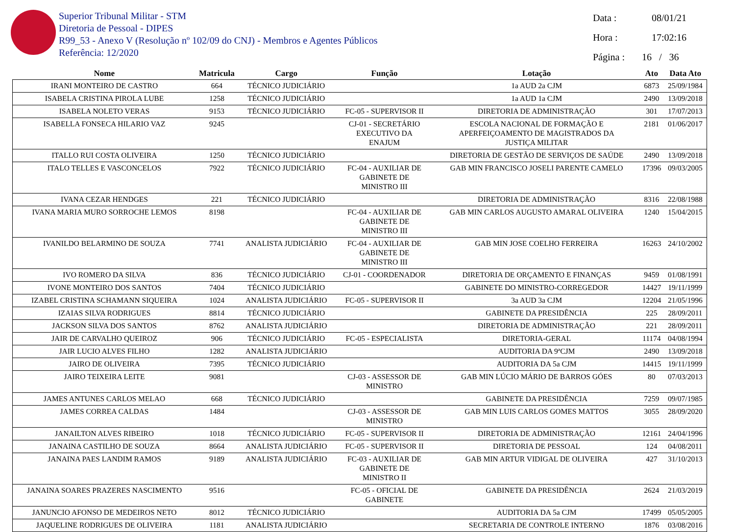Superior Tribunal Militar - STM
Diretoria de Pessoal - DIPES
R99_53 - Anexo V (Resolução nº 102/09 do CNJ) - Membros e Agentes Públicos
Referência: 12/2020
Data : 08/01/21
Hora : 17:02:16
Página : 16 / 36
| Nome | Matricula | Cargo | Função | Lotação | Ato | Data Ato |
| --- | --- | --- | --- | --- | --- | --- |
| IRANI MONTEIRO DE CASTRO | 664 | TÉCNICO JUDICIÁRIO | | 1a AUD 2a CJM | 6873 | 25/09/1984 |
| ISABELA CRISTINA PIROLA LUBE | 1258 | TÉCNICO JUDICIÁRIO | | 1a AUD 1a CJM | 2490 | 13/09/2018 |
| ISABELA NOLETO VERAS | 9153 | TÉCNICO JUDICIÁRIO | FC-05 - SUPERVISOR II | DIRETORIA DE ADMINISTRAÇÃO | 301 | 17/07/2013 |
| ISABELLA FONSECA HILARIO VAZ | 9245 | | CJ-01 - SECRETÁRIO EXECUTIVO DA ENAJUM | ESCOLA NACIONAL DE FORMAÇÃO E APERFEIÇOAMENTO DE MAGISTRADOS DA JUSTIÇA MILITAR | 2181 | 01/06/2017 |
| ITALLO RUI COSTA OLIVEIRA | 1250 | TÉCNICO JUDICIÁRIO | | DIRETORIA DE GESTÃO DE SERVIÇOS DE SAÚDE | 2490 | 13/09/2018 |
| ITALO TELLES E VASCONCELOS | 7922 | TÉCNICO JUDICIÁRIO | FC-04 - AUXILIAR DE GABINETE DE MINISTRO III | GAB MIN FRANCISCO JOSELI PARENTE CAMELO | 17396 | 09/03/2005 |
| IVANA CEZAR HENDGES | 221 | TÉCNICO JUDICIÁRIO | | DIRETORIA DE ADMINISTRAÇÃO | 8316 | 22/08/1988 |
| IVANA MARIA MURO SORROCHE LEMOS | 8198 | | FC-04 - AUXILIAR DE GABINETE DE MINISTRO III | GAB MIN CARLOS AUGUSTO AMARAL OLIVEIRA | 1240 | 15/04/2015 |
| IVANILDO BELARMINO DE SOUZA | 7741 | ANALISTA JUDICIÁRIO | FC-04 - AUXILIAR DE GABINETE DE MINISTRO III | GAB MIN JOSE COELHO FERREIRA | 16263 | 24/10/2002 |
| IVO ROMERO DA SILVA | 836 | TÉCNICO JUDICIÁRIO | CJ-01 - COORDENADOR | DIRETORIA DE ORÇAMENTO E FINANÇAS | 9459 | 01/08/1991 |
| IVONE MONTEIRO DOS SANTOS | 7404 | TÉCNICO JUDICIÁRIO | | GABINETE DO MINISTRO-CORREGEDOR | 14427 | 19/11/1999 |
| IZABEL CRISTINA SCHAMANN SIQUEIRA | 1024 | ANALISTA JUDICIÁRIO | FC-05 - SUPERVISOR II | 3a AUD 3a CJM | 12204 | 21/05/1996 |
| IZAIAS SILVA RODRIGUES | 8814 | TÉCNICO JUDICIÁRIO | | GABINETE DA PRESIDÊNCIA | 225 | 28/09/2011 |
| JACKSON SILVA DOS SANTOS | 8762 | ANALISTA JUDICIÁRIO | | DIRETORIA DE ADMINISTRAÇÃO | 221 | 28/09/2011 |
| JAIR DE CARVALHO QUEIROZ | 906 | TÉCNICO JUDICIÁRIO | FC-05 - ESPECIALISTA | DIRETORIA-GERAL | 11174 | 04/08/1994 |
| JAIR LUCIO ALVES FILHO | 1282 | ANALISTA JUDICIÁRIO | | AUDITORIA DA 9ªCJM | 2490 | 13/09/2018 |
| JAIRO DE OLIVEIRA | 7395 | TÉCNICO JUDICIÁRIO | | AUDITORIA DA 5a CJM | 14415 | 19/11/1999 |
| JAIRO TEIXEIRA LEITE | 9081 | | CJ-03 - ASSESSOR DE MINISTRO | GAB MIN LÚCIO MÁRIO DE BARROS GÓES | 80 | 07/03/2013 |
| JAMES ANTUNES CARLOS MELAO | 668 | TÉCNICO JUDICIÁRIO | | GABINETE DA PRESIDÊNCIA | 7259 | 09/07/1985 |
| JAMES CORREA CALDAS | 1484 | | CJ-03 - ASSESSOR DE MINISTRO | GAB MIN LUIS CARLOS GOMES MATTOS | 3055 | 28/09/2020 |
| JANAILTON ALVES RIBEIRO | 1018 | TÉCNICO JUDICIÁRIO | FC-05 - SUPERVISOR II | DIRETORIA DE ADMINISTRAÇÃO | 12161 | 24/04/1996 |
| JANAINA CASTILHO DE SOUZA | 8664 | ANALISTA JUDICIÁRIO | FC-05 - SUPERVISOR II | DIRETORIA DE PESSOAL | 124 | 04/08/2011 |
| JANAINA PAES LANDIM RAMOS | 9189 | ANALISTA JUDICIÁRIO | FC-03 - AUXILIAR DE GABINETE DE MINISTRO II | GAB MIN ARTUR VIDIGAL DE OLIVEIRA | 427 | 31/10/2013 |
| JANAINA SOARES PRAZERES NASCIMENTO | 9516 | | FC-05 - OFICIAL DE GABINETE | GABINETE DA PRESIDÊNCIA | 2624 | 21/03/2019 |
| JANUNCIO AFONSO DE MEDEIROS NETO | 8012 | TÉCNICO JUDICIÁRIO | | AUDITORIA DA 5a CJM | 17499 | 05/05/2005 |
| JAQUELINE RODRIGUES DE OLIVEIRA | 1181 | ANALISTA JUDICIÁRIO | | SECRETARIA DE CONTROLE INTERNO | 1876 | 03/08/2016 |